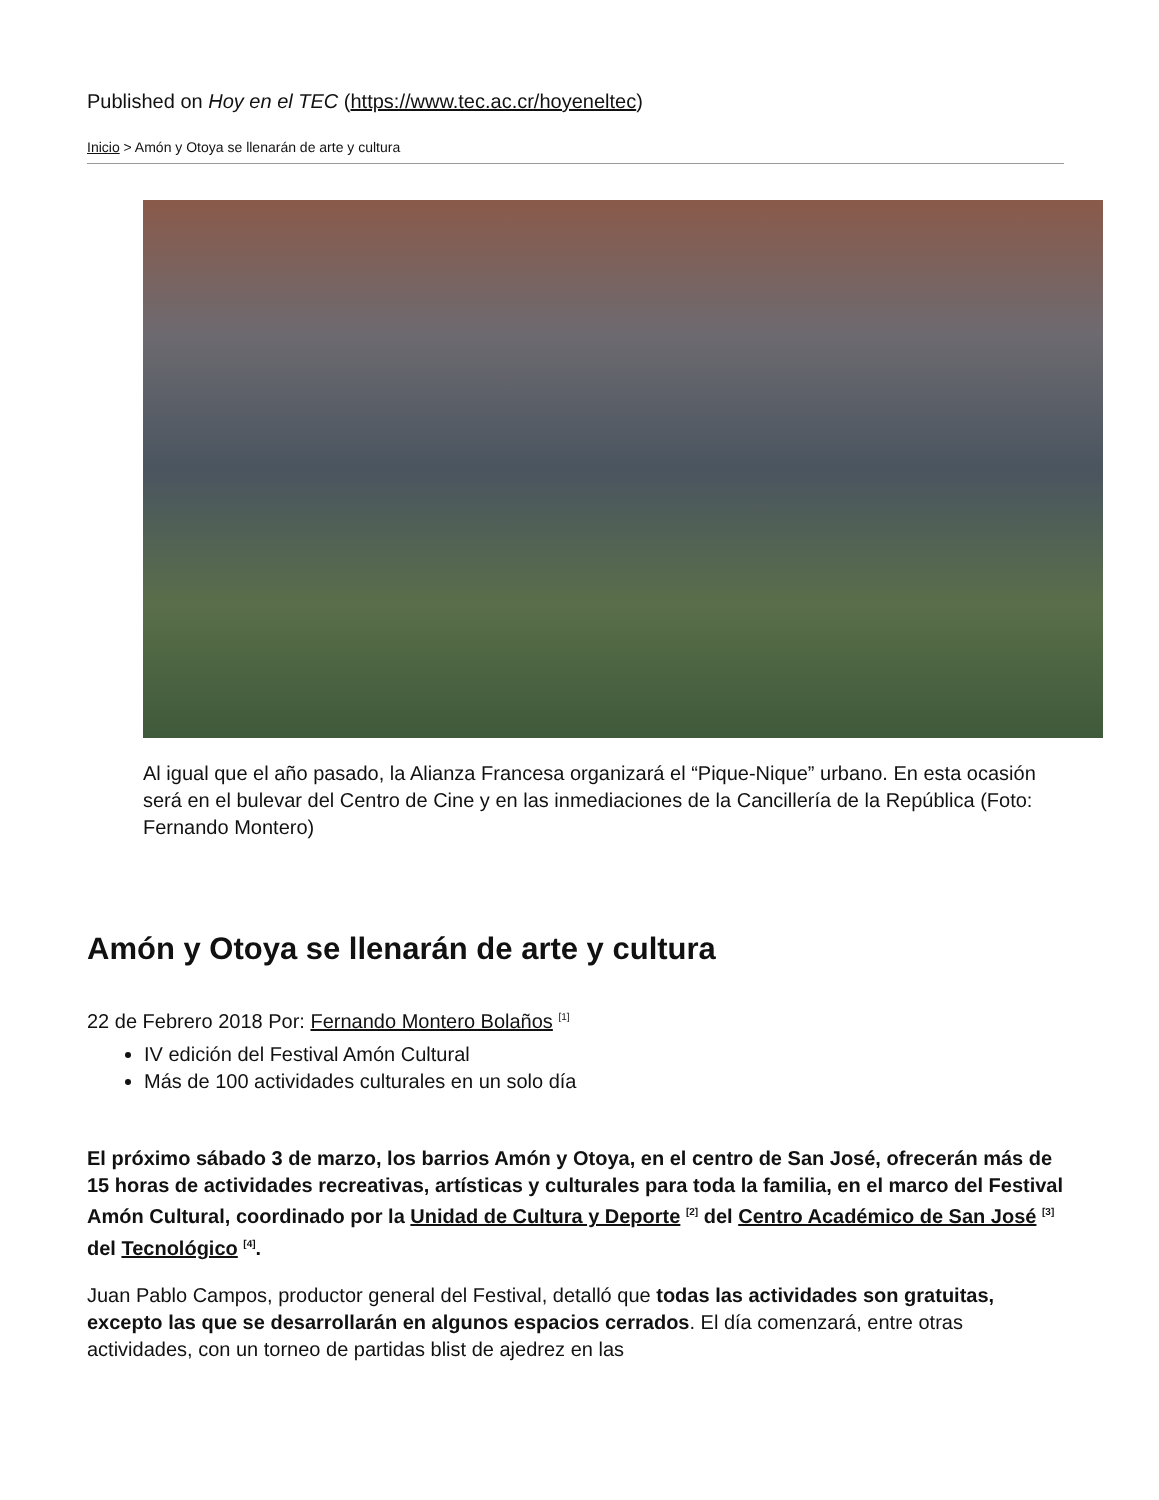Published on Hoy en el TEC (https://www.tec.ac.cr/hoyeneltec)
Inicio > Amón y Otoya se llenarán de arte y cultura
Al igual que el año pasado, la Alianza Francesa organizará el “Pique-Nique” urbano. En esta ocasión será en el bulevar del Centro de Cine y en las inmediaciones de la Cancillería de la República (Foto: Fernando Montero)
Amón y Otoya se llenarán de arte y cultura
22 de Febrero 2018 Por: Fernando Montero Bolaños <sup>[1]</sup>
IV edición del Festival Amón Cultural
Más de 100 actividades culturales en un solo día
El próximo sábado 3 de marzo, los barrios Amón y Otoya, en el centro de San José, ofrecerán más de 15 horas de actividades recreativas, artísticas y culturales para toda la familia, en el marco del Festival Amón Cultural, coordinado por la Unidad de Cultura y Deporte <sup>[2]</sup> del Centro Académico de San José <sup>[3]</sup> del Tecnológico <sup>[4]</sup>.
Juan Pablo Campos, productor general del Festival, detalló que todas las actividades son gratuitas, excepto las que se desarrollarán en algunos espacios cerrados. El día comenzará, entre otras actividades, con un torneo de partidas blist de ajedrez en las